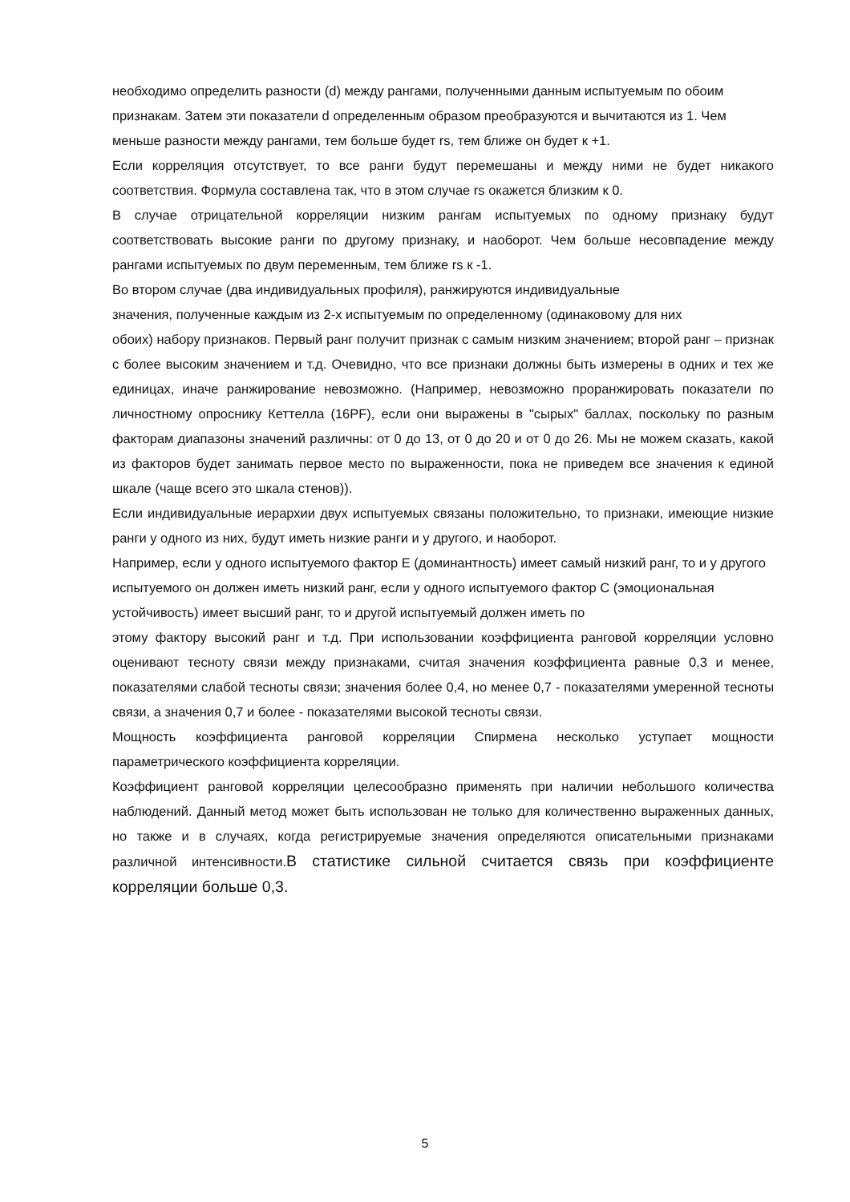необходимо определить разности (d) между рангами, полученными данным испытуемым по обоим
признакам. Затем эти показатели d определенным образом преобразуются и вычитаются из 1. Чем
меньше разности между рангами, тем больше будет rs, тем ближе он будет к +1.
Если корреляция отсутствует, то все ранги будут перемешаны и между ними не будет никакого соответствия. Формула составлена так, что в этом случае rs окажется близким к 0.
В случае отрицательной корреляции низким рангам испытуемых по одному признаку будут соответствовать высокие ранги по другому признаку, и наоборот. Чем больше несовпадение между рангами испытуемых по двум переменным, тем ближе rs к -1.
Во втором случае (два индивидуальных профиля), ранжируются индивидуальные
значения, полученные каждым из 2-х испытуемым по определенному (одинаковому для них
обоих) набору признаков. Первый ранг получит признак с самым низким значением; второй ранг – признак с более высоким значением и т.д. Очевидно, что все признаки должны быть измерены в одних и тех же единицах, иначе ранжирование невозможно. (Например, невозможно проранжировать показатели по личностному опроснику Кеттелла (16PF), если они выражены в "сырых" баллах, поскольку по разным факторам диапазоны значений различны: от 0 до 13, от 0 до 20 и от 0 до 26. Мы не можем сказать, какой из факторов будет занимать первое место по выраженности, пока не приведем все значения к единой шкале (чаще всего это шкала стенов)).
Если индивидуальные иерархии двух испытуемых связаны положительно, то признаки, имеющие низкие ранги у одного из них, будут иметь низкие ранги и у другого, и наоборот.
Например, если у одного испытуемого фактор E (доминантность) имеет самый низкий ранг, то и у другого испытуемого он должен иметь низкий ранг, если у одного испытуемого фактор C (эмоциональная устойчивость) имеет высший ранг, то и другой испытуемый должен иметь по
этому фактору высокий ранг и т.д. При использовании коэффициента ранговой корреляции условно оценивают тесноту связи между признаками, считая значения коэффициента равные 0,3 и менее, показателями слабой тесноты связи; значения более 0,4, но менее 0,7 - показателями умеренной тесноты связи, а значения 0,7 и более - показателями высокой тесноты связи.
Мощность коэффициента ранговой корреляции Спирмена несколько уступает мощности параметрического коэффициента корреляции.
Коэффициент ранговой корреляции целесообразно применять при наличии небольшого количества наблюдений. Данный метод может быть использован не только для количественно выраженных данных, но также и в случаях, когда регистрируемые значения определяются описательными признаками различной интенсивности.В статистике сильной считается связь при коэффициенте корреляции больше 0,3.
5